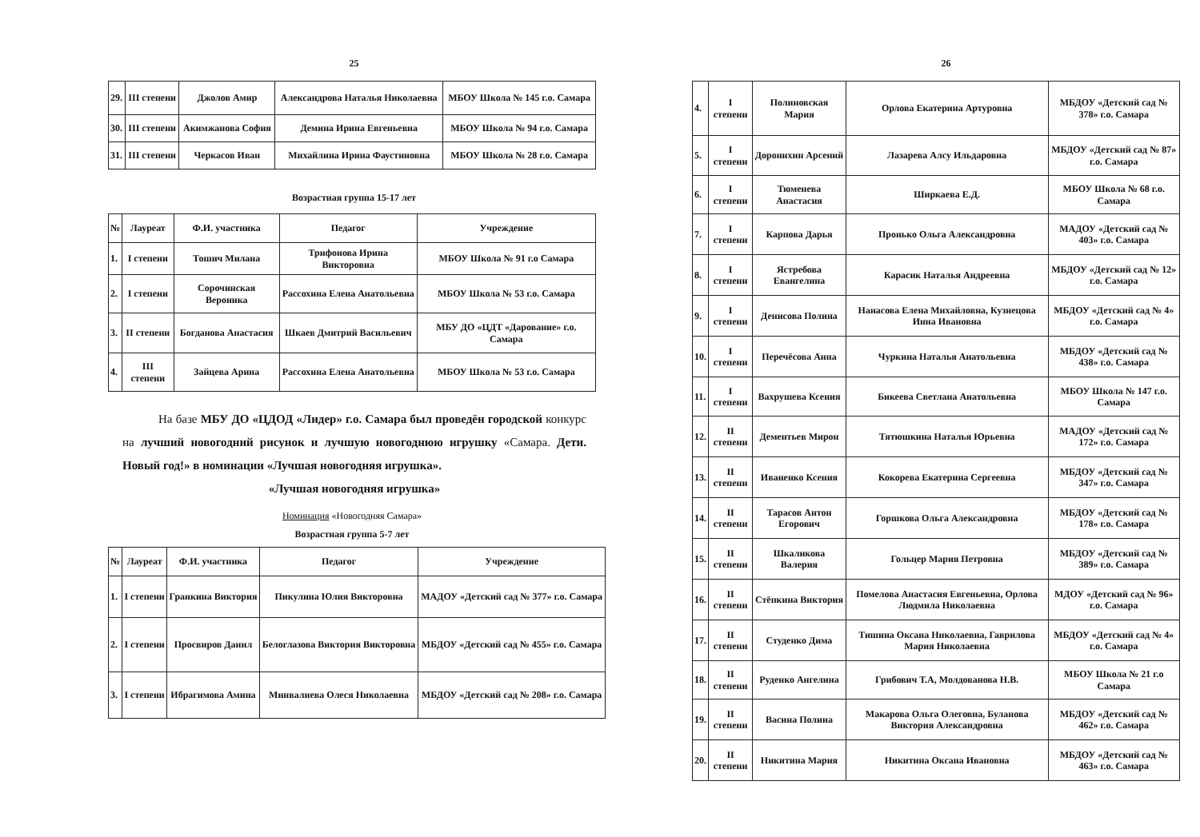25
| 29. | III степени | Джолов Амир | Александрова Наталья Николаевна | МБОУ Школа № 145 г.о. Самара |
| 30. | III степени | Акимжанова София | Демина Ирина Евгеньевна | МБОУ Школа № 94 г.о. Самара |
| 31. | III степени | Черкасов Иван | Михайлина Ирина Фаустиновна | МБОУ Школа № 28 г.о. Самара |
Возрастная группа 15-17 лет
| № | Лауреат | Ф.И. участника | Педагог | Учреждение |
| --- | --- | --- | --- | --- |
| 1. | I степени | Тошич Милана | Трифонова Ирина Викторовна | МБОУ Школа № 91 г.о Самара |
| 2. | I степени | Сорочинская Вероника | Рассохина Елена Анатольевна | МБОУ Школа № 53 г.о. Самара |
| 3. | II степени | Богданова Анастасия | Шкаев Дмитрий Васильевич | МБУ ДО «ЦДТ «Дарование» г.о. Самара |
| 4. | III степени | Зайцева Арина | Рассохина Елена Анатольевна | МБОУ Школа № 53 г.о. Самара |
На базе МБУ ДО «ЦДОД «Лидер» г.о. Самара был проведён городской конкурс на лучший новогодний рисунок и лучшую новогоднюю игрушку «Самара. Дети. Новый год!» в номинации «Лучшая новогодняя игрушка».
«Лучшая новогодняя игрушка»
Номинация «Новогодняя Самара»
Возрастная группа 5-7 лет
| № | Лауреат | Ф.И. участника | Педагог | Учреждение |
| --- | --- | --- | --- | --- |
| 1. | I степени | Гранкина Виктория | Пикулина Юлия Викторовна | МАДОУ «Детский сад № 377» г.о. Самара |
| 2. | I степени | Просвиров Данил | Белоглазова Виктория Викторовна | МБДОУ «Детский сад № 455» г.о. Самара |
| 3. | I степени | Ибрагимова Амина | Минвалиева Олеся Николаевна | МБДОУ «Детский сад № 208» г.о. Самара |
26
| 4. | I степени | Полиновская Мария | Орлова Екатерина Артуровна | МБДОУ «Детский сад № 378» г.о. Самара |
| 5. | I степени | Доронихин Арсений | Лазарева Алсу Ильдаровна | МБДОУ «Детский сад № 87» г.о. Самара |
| 6. | I степени | Тюменева Анастасия | Ширкаева Е.Д. | МБОУ Школа № 68 г.о. Самара |
| 7. | I степени | Карпова Дарья | Пронько Ольга Александровна | МАДОУ «Детский сад № 403» г.о. Самара |
| 8. | I степени | Ястребова Евангелина | Карасик Наталья Андреевна | МБДОУ «Детский сад № 12» г.о. Самара |
| 9. | I степени | Денисова Полина | Нанасова Елена Михайловна, Кузнецова Инна Ивановна | МБДОУ «Детский сад № 4» г.о. Самара |
| 10. | I степени | Перечёсова Анна | Чуркина Наталья Анатольевна | МБДОУ «Детский сад № 438» г.о. Самара |
| 11. | I степени | Вахрушева Ксения | Бикеева Светлана Анатольевна | МБОУ Школа № 147 г.о. Самара |
| 12. | II степени | Дементьев Мирон | Тятюшкина Наталья Юрьевна | МАДОУ «Детский сад № 172» г.о. Самара |
| 13. | II степени | Иваненко Ксения | Кокорева Екатерина Сергеевна | МБДОУ «Детский сад № 347» г.о. Самара |
| 14. | II степени | Тарасов Антон Егорович | Горшкова Ольга Александровна | МБДОУ «Детский сад № 178» г.о. Самара |
| 15. | II степени | Шкаликова Валерия | Гольцер Мария Петровна | МБДОУ «Детский сад № 389» г.о. Самара |
| 16. | II степени | Стёпкина Виктория | Помелова Анастасия Евгеньевна, Орлова Людмила Николаевна | МДОУ «Детский сад № 96» г.о. Самара |
| 17. | II степени | Студенко Дима | Тишина Оксана Николаевна, Гаврилова Мария Николаевна | МБДОУ «Детский сад № 4» г.о. Самара |
| 18. | II степени | Руденко Ангелина | Грибович Т.А, Молдованова Н.В. | МБОУ Школа № 21 г.о Самара |
| 19. | II степени | Васина Полина | Макарова Ольга Олеговна, Буланова Виктория Александровна | МБДОУ «Детский сад № 462» г.о. Самара |
| 20. | II степени | Никитина Мария | Никитина Оксана Ивановна | МБДОУ «Детский сад № 463» г.о. Самара |